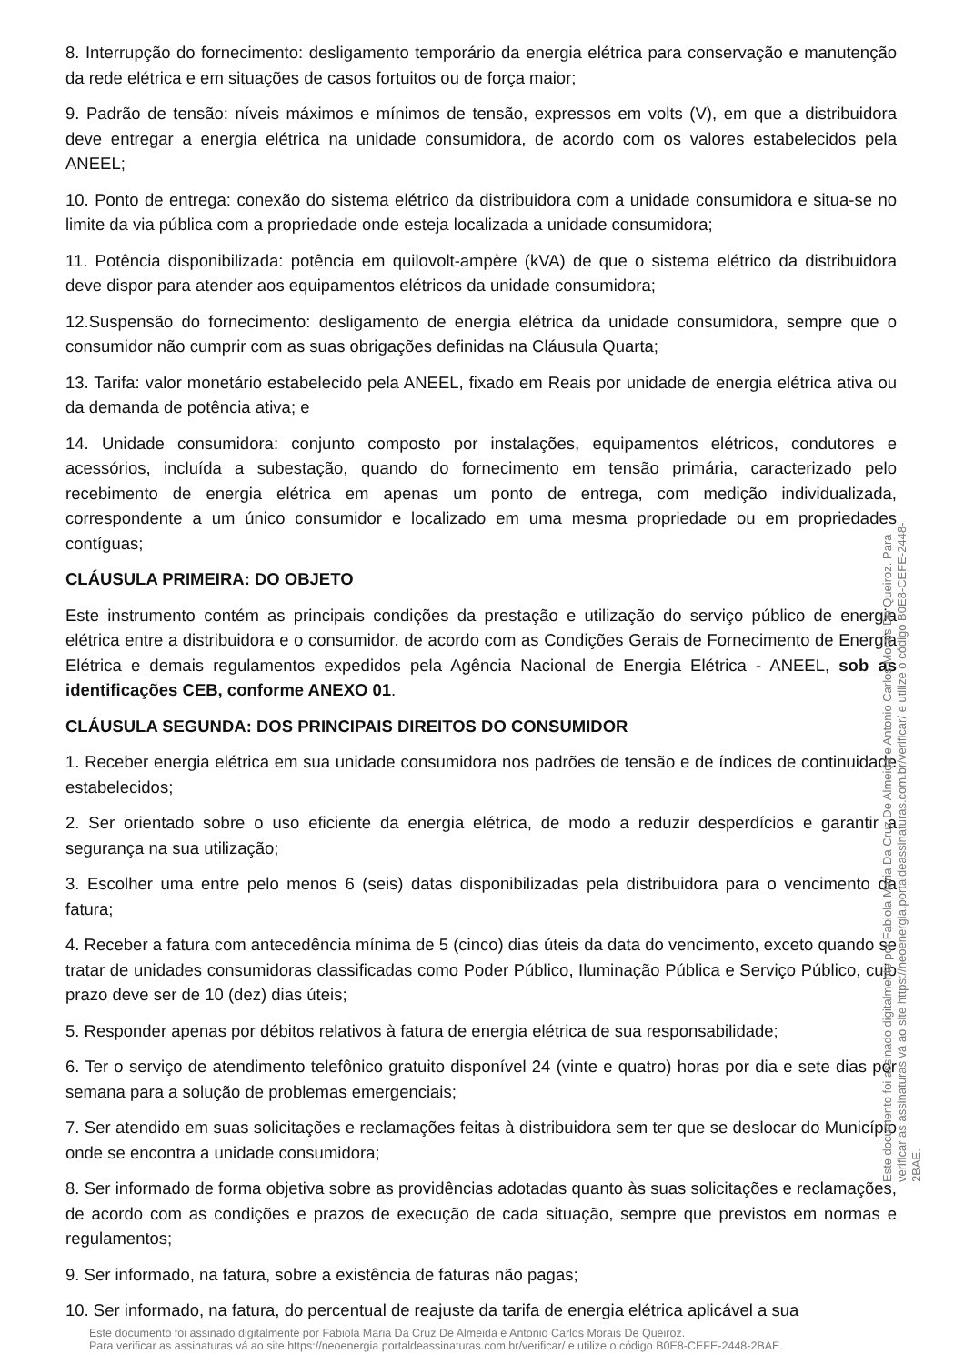8. Interrupção do fornecimento: desligamento temporário da energia elétrica para conservação e manutenção da rede elétrica e em situações de casos fortuitos ou de força maior;
9. Padrão de tensão: níveis máximos e mínimos de tensão, expressos em volts (V), em que a distribuidora deve entregar a energia elétrica na unidade consumidora, de acordo com os valores estabelecidos pela ANEEL;
10. Ponto de entrega: conexão do sistema elétrico da distribuidora com a unidade consumidora e situa-se no limite da via pública com a propriedade onde esteja localizada a unidade consumidora;
11. Potência disponibilizada: potência em quilovolt-ampère (kVA) de que o sistema elétrico da distribuidora deve dispor para atender aos equipamentos elétricos da unidade consumidora;
12.Suspensão do fornecimento: desligamento de energia elétrica da unidade consumidora, sempre que o consumidor não cumprir com as suas obrigações definidas na Cláusula Quarta;
13. Tarifa: valor monetário estabelecido pela ANEEL, fixado em Reais por unidade de energia elétrica ativa ou da demanda de potência ativa; e
14. Unidade consumidora: conjunto composto por instalações, equipamentos elétricos, condutores e acessórios, incluída a subestação, quando do fornecimento em tensão primária, caracterizado pelo recebimento de energia elétrica em apenas um ponto de entrega, com medição individualizada, correspondente a um único consumidor e localizado em uma mesma propriedade ou em propriedades contíguas;
CLÁUSULA PRIMEIRA: DO OBJETO
Este instrumento contém as principais condições da prestação e utilização do serviço público de energia elétrica entre a distribuidora e o consumidor, de acordo com as Condições Gerais de Fornecimento de Energia Elétrica e demais regulamentos expedidos pela Agência Nacional de Energia Elétrica - ANEEL, sob as identificações CEB, conforme ANEXO 01.
CLÁUSULA SEGUNDA: DOS PRINCIPAIS DIREITOS DO CONSUMIDOR
1. Receber energia elétrica em sua unidade consumidora nos padrões de tensão e de índices de continuidade estabelecidos;
2. Ser orientado sobre o uso eficiente da energia elétrica, de modo a reduzir desperdícios e garantir a segurança na sua utilização;
3. Escolher uma entre pelo menos 6 (seis) datas disponibilizadas pela distribuidora para o vencimento da fatura;
4. Receber a fatura com antecedência mínima de 5 (cinco) dias úteis da data do vencimento, exceto quando se tratar de unidades consumidoras classificadas como Poder Público, Iluminação Pública e Serviço Público, cujo prazo deve ser de 10 (dez) dias úteis;
5. Responder apenas por débitos relativos à fatura de energia elétrica de sua responsabilidade;
6. Ter o serviço de atendimento telefônico gratuito disponível 24 (vinte e quatro) horas por dia e sete dias por semana para a solução de problemas emergenciais;
7. Ser atendido em suas solicitações e reclamações feitas à distribuidora sem ter que se deslocar do Município onde se encontra a unidade consumidora;
8. Ser informado de forma objetiva sobre as providências adotadas quanto às suas solicitações e reclamações, de acordo com as condições e prazos de execução de cada situação, sempre que previstos em normas e regulamentos;
9. Ser informado, na fatura, sobre a existência de faturas não pagas;
10. Ser informado, na fatura, do percentual de reajuste da tarifa de energia elétrica aplicável a sua
Este documento foi assinado digitalmente por Fabiola Maria Da Cruz De Almeida e Antonio Carlos Morais De Queiroz.
Para verificar as assinaturas vá ao site https://neoenergia.portaldeassinaturas.com.br/verificar/ e utilize o código B0E8-CEFE-2448-2BAE.
Este documento foi assinado digitalmente por Fabiola Maria Da Cruz De Almeida e Antonio Carlos Morais De Queiroz. Para verificar as assinaturas vá ao site https://neoenergia.portaldeassinaturas.com.br/verificar/ e utilize o código B0E8-CEFE-2448-2BAE.